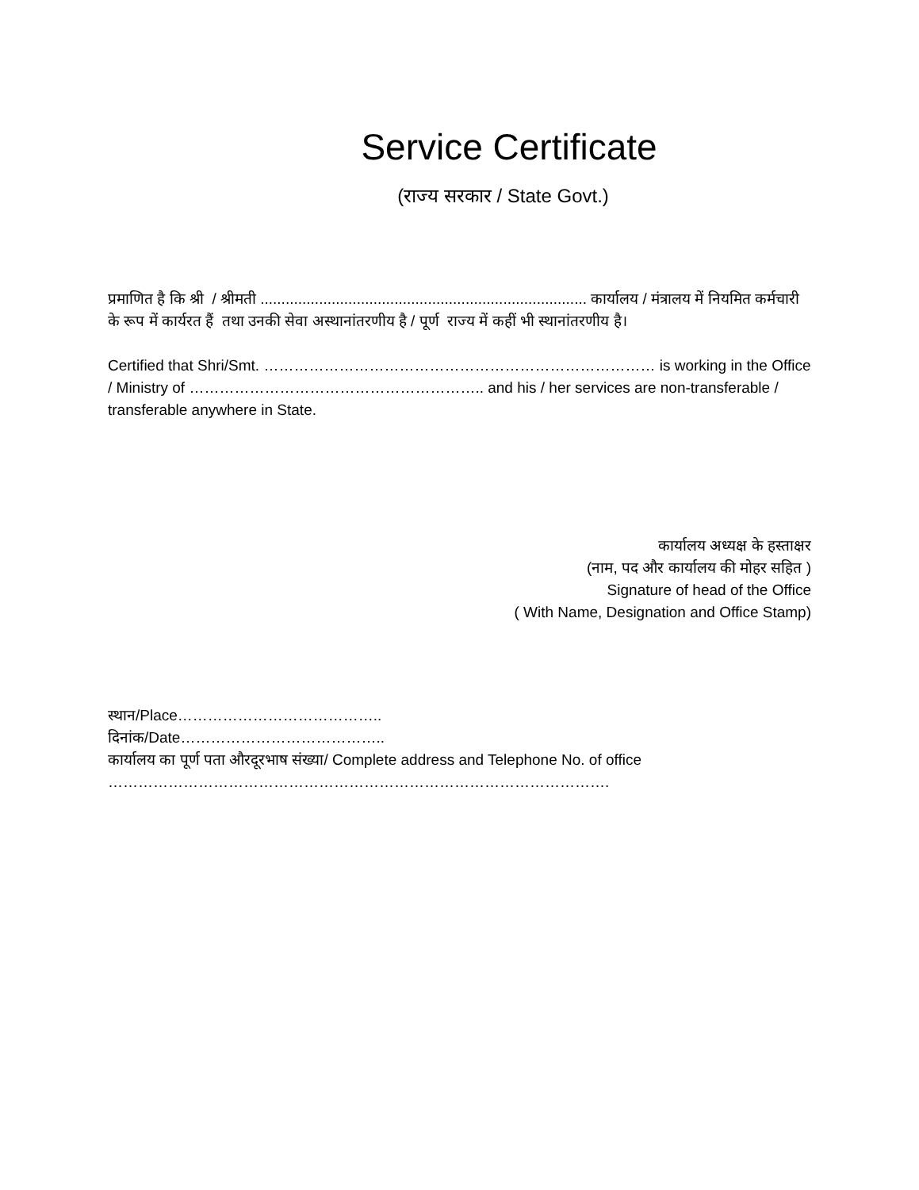Service Certificate
(राज्य सरकार / State Govt.)
प्रमाणित है कि श्री / श्रीमती .............................................................................. कार्यालय / मंत्रालय में नियमित कर्मचारी के रूप में कार्यरत हैं तथा उनकी सेवा अस्थानांतरणीय है / पूर्ण राज्य में कहीं भी स्थानांतरणीय है।
Certified that Shri/Smt. …………………………………………………………………… is working in the Office / Ministry of ………………………………………………….. and his / her services are non-transferable / transferable anywhere in State.
कार्यालय अध्यक्ष के हस्ताक्षर
(नाम, पद और कार्यालय की मोहर सहित )
Signature of head of the Office
( With Name, Designation and Office Stamp)
स्थान/Place…………………………………..
दिनांक/Date…………………………………..
कार्यालय का पूर्ण पता औरदूरभाष संख्या/ Complete address and Telephone No. of office
……………………………………………………………………………………….